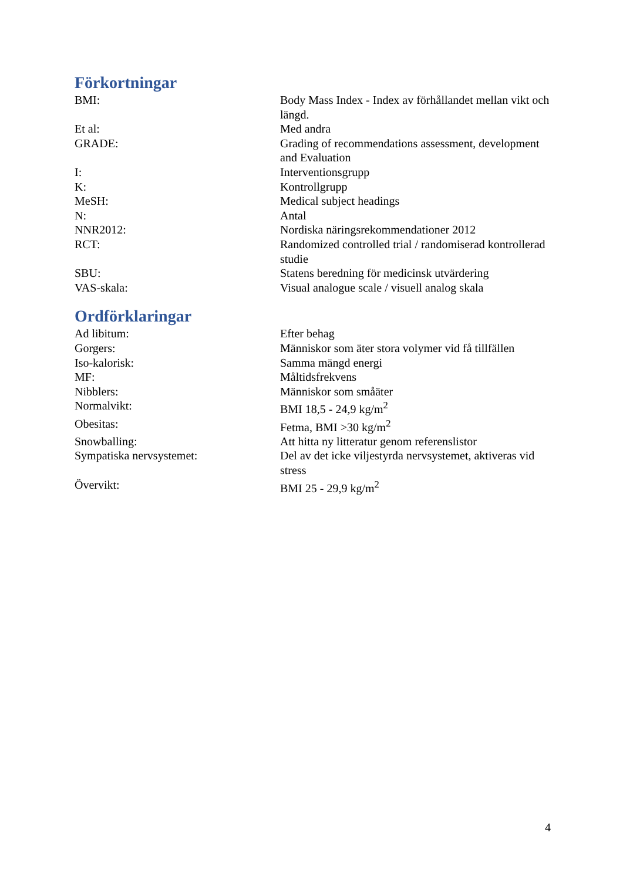Förkortningar
BMI: Body Mass Index - Index av förhållandet mellan vikt och längd.
Et al: Med andra
GRADE: Grading of recommendations assessment, development and Evaluation
I: Interventionsgrupp
K: Kontrollgrupp
MeSH: Medical subject headings
N: Antal
NNR2012: Nordiska näringsrekommendationer 2012
RCT: Randomized controlled trial / randomiserad kontrollerad studie
SBU: Statens beredning för medicinsk utvärdering
VAS-skala: Visual analogue scale / visuell analog skala
Ordförklaringar
Ad libitum: Efter behag
Gorgers: Människor som äter stora volymer vid få tillfällen
Iso-kalorisk: Samma mängd energi
MF: Måltidsfrekvens
Nibblers: Människor som småäter
Normalvikt: BMI 18,5 - 24,9 kg/m<sup>2</sup>
Obesitas: Fetma, BMI >30 kg/m<sup>2</sup>
Snowballing: Att hitta ny litteratur genom referenslistor
Sympatiska nervsystemet: Del av det icke viljestyrda nervsystemet, aktiveras vid stress
Övervikt: BMI 25 - 29,9 kg/m<sup>2</sup>
4